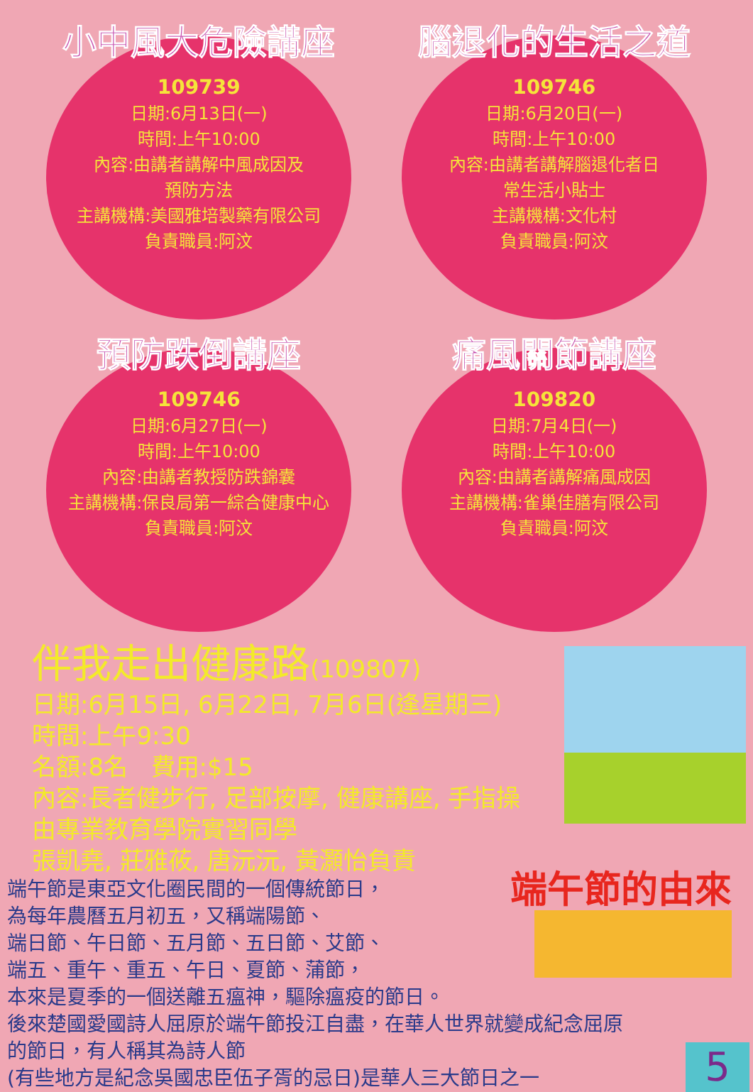小中風大危險講座
109739
日期:6月13日(一)
時間:上午10:00
內容:由講者講解中風成因及
預防方法
主講機構:美國雅培製藥有限公司
負責職員:阿汶
腦退化的生活之道
109746
日期:6月20日(一)
時間:上午10:00
內容:由講者講解腦退化者日
常生活小貼士
主講機構:文化村
負責職員:阿汶
預防跌倒講座
109746
日期:6月27日(一)
時間:上午10:00
內容:由講者教授防跌錦囊
主講機構:保良局第一綜合健康中心
負責職員:阿汶
痛風關節講座
109820
日期:7月4日(一)
時間:上午10:00
內容:由講者講解痛風成因
主講機構:雀巢佳膳有限公司
負責職員:阿汶
伴我走出健康路(109807)
日期:6月15日, 6月22日, 7月6日(逢星期三)
時間:上午9:30
名額:8名 費用:$15
內容:長者健步行, 足部按摩, 健康講座, 手指操
由專業教育學院實習同學
張凱堯, 莊雅莜, 唐沅沅, 黃灝怡負責
端午節的由來
端午節是東亞文化圈民間的一個傳統節日，
為每年農曆五月初五，又稱端陽節、
端日節、午日節、五月節、五日節、艾節、
端五、重午、重五、午日、夏節、蒲節，
本來是夏季的一個送離五瘟神，驅除瘟疫的節日。
後來楚國愛國詩人屈原於端午節投江自盡，在華人世界就變成紀念屈原
的節日，有人稱其為詩人節
(有些地方是紀念吳國忠臣伍子胥的忌日)是華人三大節日之一
5